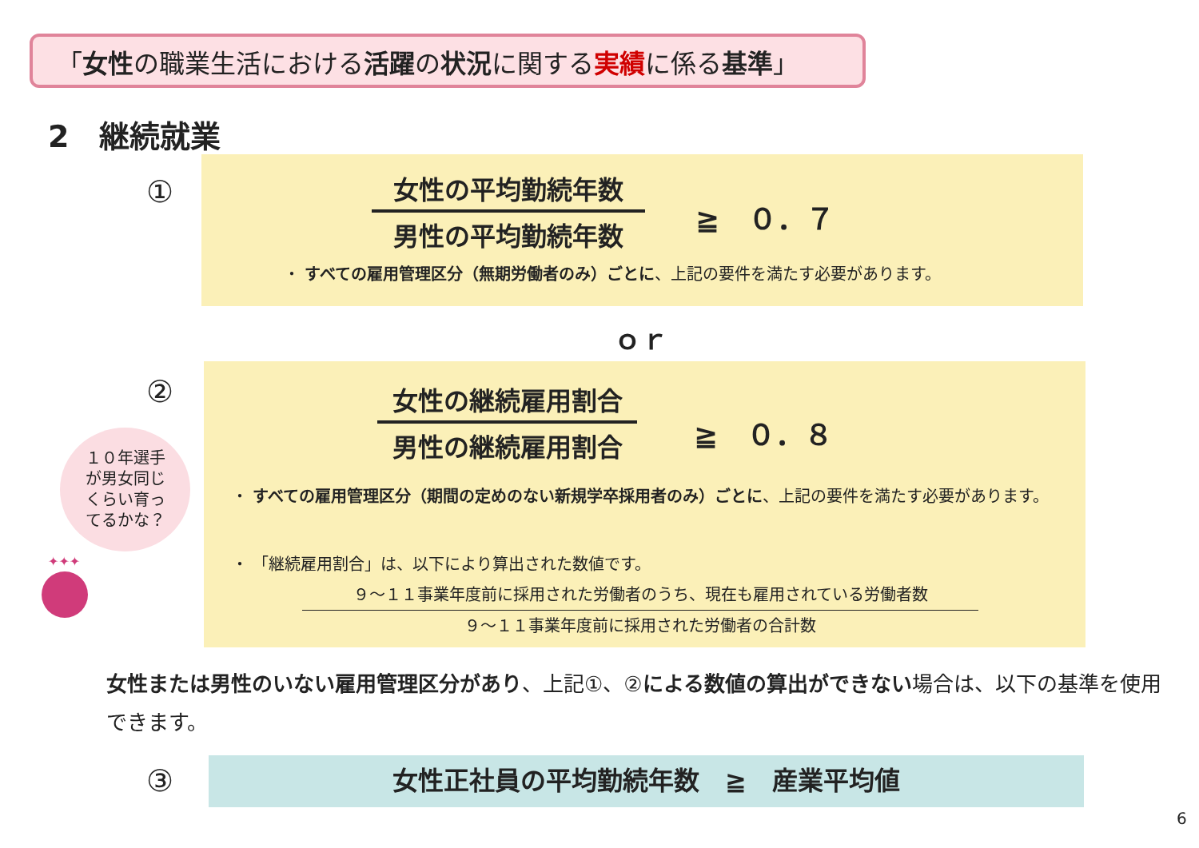「女性の職業生活における活躍の状況に関する実績に係る基準」
2　継続就業
①
女性の平均勤続年数
男性の平均勤続年数
≧　０．７
・ すべての雇用管理区分（無期労働者のみ）ごとに、上記の要件を満たす必要があります。
ｏｒ
②
女性の継続雇用割合
男性の継続雇用割合
≧　０．８
・ すべての雇用管理区分（期間の定めのない新規学卒採用者のみ）ごとに、上記の要件を満たす必要があります。
・ 「継続雇用割合」は、以下により算出された数値です。
９～１１事業年度前に採用された労働者のうち、現在も雇用されている労働者数
９～１１事業年度前に採用された労働者の合計数
１０年選手
が男女同じ
くらい育っ
てるかな？
✦✦✦
女性または男性のいない雇用管理区分があり、上記①、②による数値の算出ができない場合は、以下の基準を使用できます。
③ 女性正社員の平均勤続年数　≧　産業平均値
6